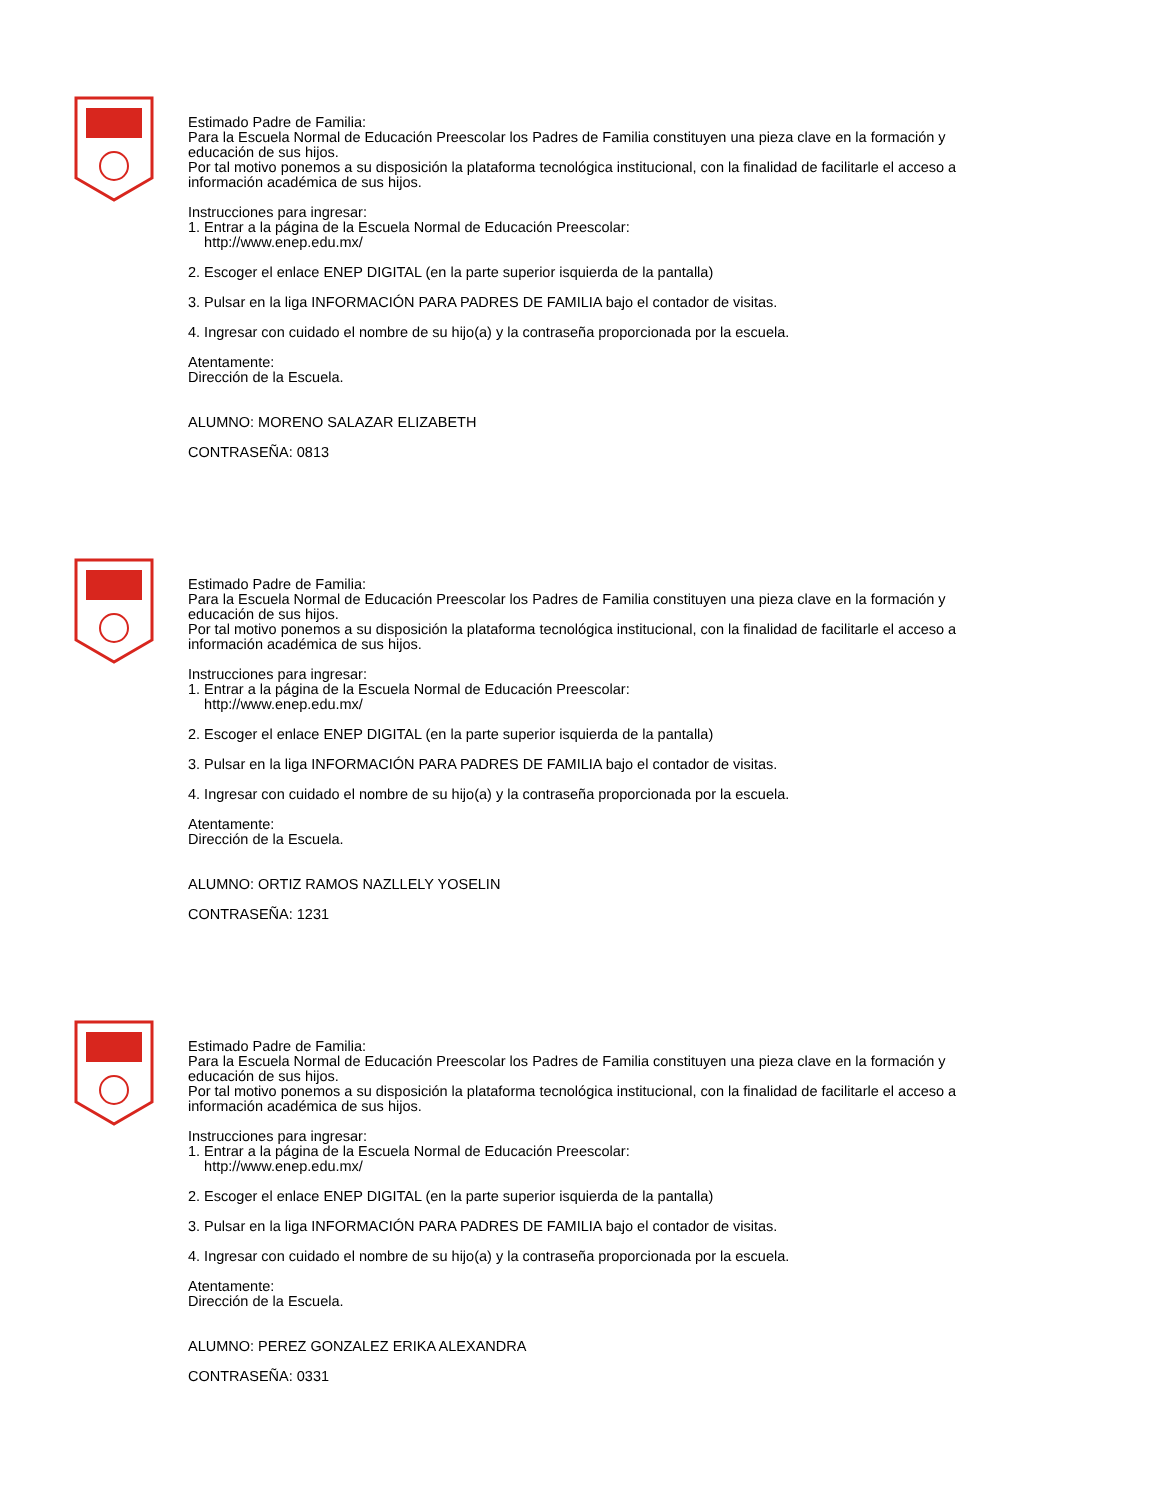Estimado Padre de Familia:
Para la Escuela Normal de Educación Preescolar los Padres de Familia constituyen una pieza clave en la formación y educación de sus hijos.
Por tal motivo ponemos a su disposición la plataforma tecnológica institucional, con la finalidad de facilitarle el acceso a información académica de sus hijos.
Instrucciones para ingresar:
1. Entrar a la página de la Escuela Normal de Educación Preescolar:
http://www.enep.edu.mx/
2. Escoger el enlace ENEP DIGITAL (en la parte superior isquierda de la pantalla)
3. Pulsar en la liga INFORMACIÓN PARA PADRES DE FAMILIA bajo el contador de visitas.
4. Ingresar con cuidado el nombre de su hijo(a) y la contraseña proporcionada por la escuela.
Atentamente:
Dirección de la Escuela.
ALUMNO: MORENO SALAZAR ELIZABETH
CONTRASEÑA: 0813
Estimado Padre de Familia:
Para la Escuela Normal de Educación Preescolar los Padres de Familia constituyen una pieza clave en la formación y educación de sus hijos.
Por tal motivo ponemos a su disposición la plataforma tecnológica institucional, con la finalidad de facilitarle el acceso a información académica de sus hijos.
Instrucciones para ingresar:
1. Entrar a la página de la Escuela Normal de Educación Preescolar:
http://www.enep.edu.mx/
2. Escoger el enlace ENEP DIGITAL (en la parte superior isquierda de la pantalla)
3. Pulsar en la liga INFORMACIÓN PARA PADRES DE FAMILIA bajo el contador de visitas.
4. Ingresar con cuidado el nombre de su hijo(a) y la contraseña proporcionada por la escuela.
Atentamente:
Dirección de la Escuela.
ALUMNO: ORTIZ RAMOS NAZLLELY YOSELIN
CONTRASEÑA: 1231
Estimado Padre de Familia:
Para la Escuela Normal de Educación Preescolar los Padres de Familia constituyen una pieza clave en la formación y educación de sus hijos.
Por tal motivo ponemos a su disposición la plataforma tecnológica institucional, con la finalidad de facilitarle el acceso a información académica de sus hijos.
Instrucciones para ingresar:
1. Entrar a la página de la Escuela Normal de Educación Preescolar:
http://www.enep.edu.mx/
2. Escoger el enlace ENEP DIGITAL (en la parte superior isquierda de la pantalla)
3. Pulsar en la liga INFORMACIÓN PARA PADRES DE FAMILIA bajo el contador de visitas.
4. Ingresar con cuidado el nombre de su hijo(a) y la contraseña proporcionada por la escuela.
Atentamente:
Dirección de la Escuela.
ALUMNO: PEREZ GONZALEZ ERIKA ALEXANDRA
CONTRASEÑA: 0331